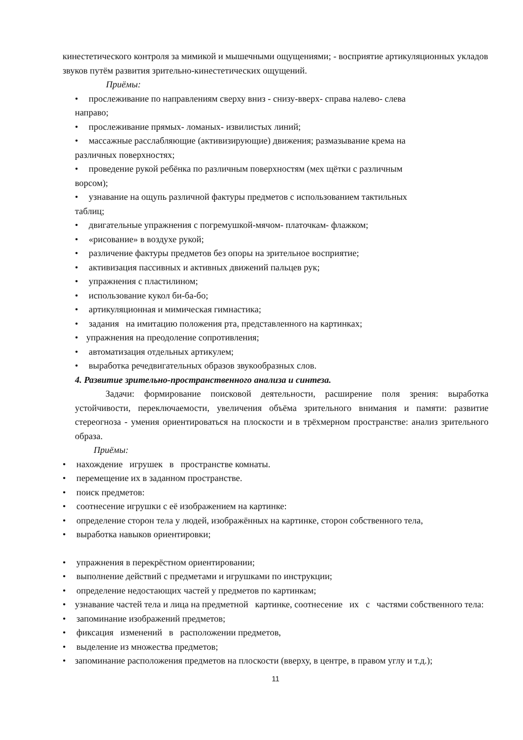кинестетического контроля за мимикой и мышечными ощущениями; - восприятие артикуляционных укладов звуков путём развития зрительно-кинестетических ощущений.
Приёмы:
• прослеживание по направлениям сверху вниз - снизу-вверх- справа налево- слева
направо;
• прослеживание прямых- ломаных- извилистых линий;
• массажные расслабляющие (активизирующие) движения; размазывание крема на
различных поверхностях;
• проведение рукой ребёнка по различным поверхностям (мех щётки с различным
ворсом);
• узнавание на ощупь различной фактуры предметов с использованием тактильных
таблиц;
• двигательные упражнения с погремушкой-мячом- платочкам- флажком;
• «рисование» в воздухе рукой;
• различение фактуры предметов без опоры на зрительное восприятие;
• активизация пассивных и активных движений пальцев рук;
• упражнения с пластилином;
• использование кукол би-ба-бо;
• артикуляционная и мимическая гимнастика;
• задания на имитацию положения рта, представленного на картинках;
• упражнения на преодоление сопротивления;
• автоматизация отдельных артикулем;
• выработка речедвигательных образов звукообразных слов.
4. Развитие зрительно-пространственного анализа и синтеза.
Задачи: формирование поисковой деятельности, расширение поля зрения: выработка устойчивости, переключаемости, увеличения объёма зрительного внимания и памяти: развитие стереогноза - умения ориентироваться на плоскости и в трёхмерном пространстве: анализ зрительного образа.
Приёмы:
• нахождение игрушек в пространстве комнаты.
• перемещение их в заданном пространстве.
• поиск предметов:
• соотнесение игрушки с её изображением на картинке:
• определение сторон тела у людей, изображённых на картинке, сторон собственного тела,
• выработка навыков ориентировки;
• упражнения в перекрёстном ориентировании;
• выполнение действий с предметами и игрушками по инструкции;
• определение недостающих частей у предметов по картинкам;
• узнавание частей тела и лица на предметной картинке, соотнесение их с частями собственного тела:
• запоминание изображений предметов;
• фиксация изменений в расположении предметов,
• выделение из множества предметов;
• запоминание расположения предметов на плоскости (вверху, в центре, в правом углу и т.д.);
11